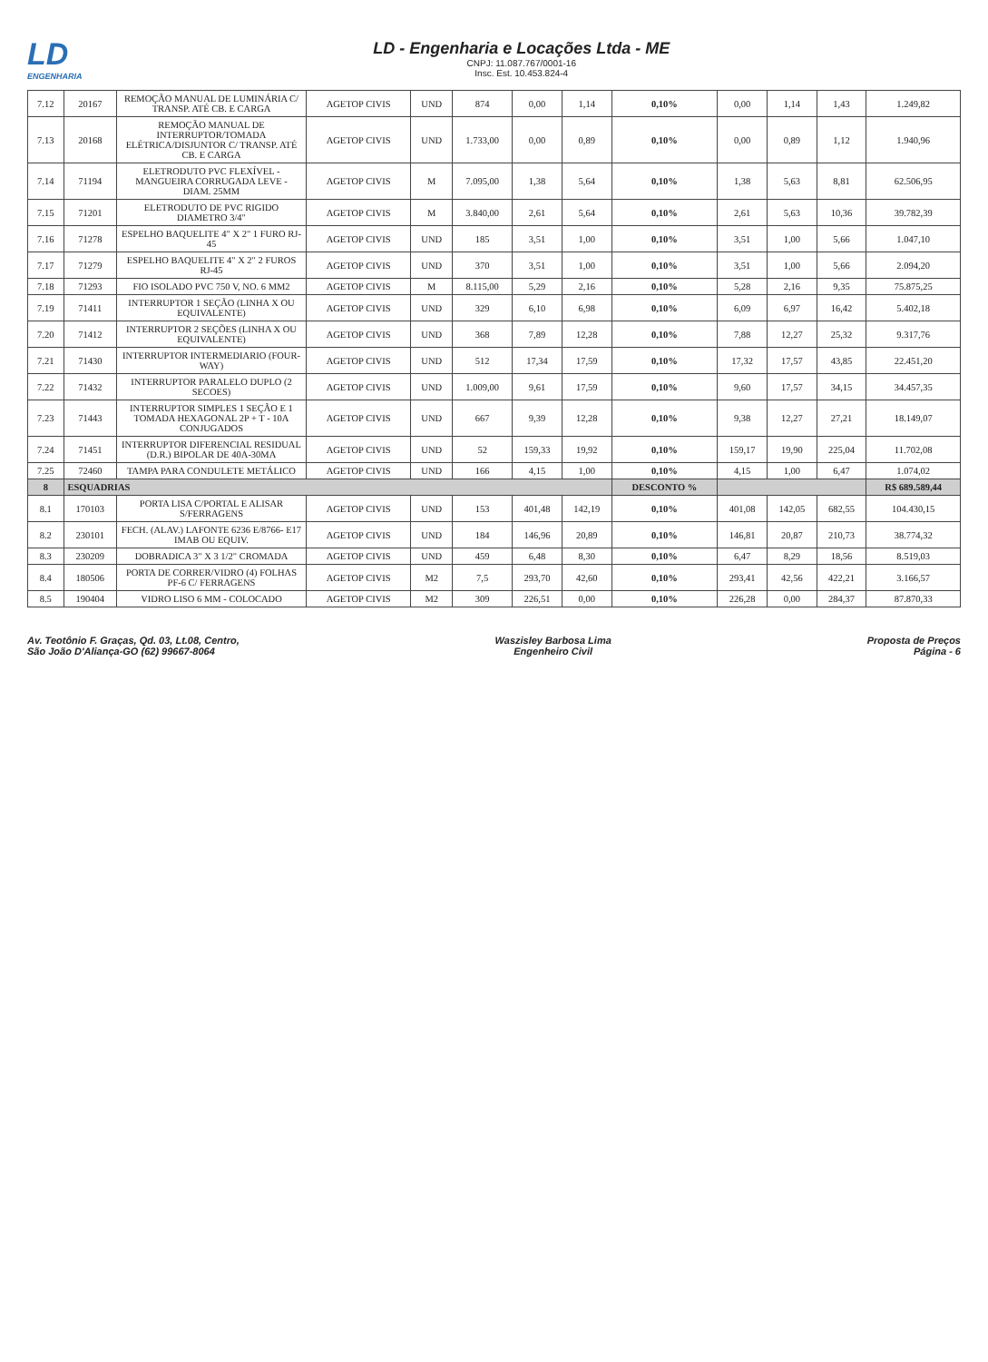LD
ENGENHARIA
LD - Engenharia e Locações Ltda - ME
CNPJ: 11.087.767/0001-16
Insc. Est. 10.453.824-4
| 7.12 | 20167 | REMOÇÃO MANUAL DE LUMINÁRIA C/ TRANSP. ATÉ CB. E CARGA | AGETOP CIVIS | UND | 874 | 0,00 | 1,14 | 0,10% | 0,00 | 1,14 | 1,43 | 1.249,82 |
| 7.13 | 20168 | REMOÇÃO MANUAL DE INTERRUPTOR/TOMADA ELÉTRICA/DISJUNTOR C/ TRANSP. ATÉ CB. E CARGA | AGETOP CIVIS | UND | 1.733,00 | 0,00 | 0,89 | 0,10% | 0,00 | 0,89 | 1,12 | 1.940,96 |
| 7.14 | 71194 | ELETRODUTO PVC FLEXÍVEL - MANGUEIRA CORRUGADA LEVE - DIAM. 25MM | AGETOP CIVIS | M | 7.095,00 | 1,38 | 5,64 | 0,10% | 1,38 | 5,63 | 8,81 | 62.506,95 |
| 7.15 | 71201 | ELETRODUTO DE PVC RIGIDO DIAMETRO 3/4" | AGETOP CIVIS | M | 3.840,00 | 2,61 | 5,64 | 0,10% | 2,61 | 5,63 | 10,36 | 39.782,39 |
| 7.16 | 71278 | ESPELHO BAQUELITE 4" X 2" 1 FURO RJ-45 | AGETOP CIVIS | UND | 185 | 3,51 | 1,00 | 0,10% | 3,51 | 1,00 | 5,66 | 1.047,10 |
| 7.17 | 71279 | ESPELHO BAQUELITE 4" X 2" 2 FUROS RJ-45 | AGETOP CIVIS | UND | 370 | 3,51 | 1,00 | 0,10% | 3,51 | 1,00 | 5,66 | 2.094,20 |
| 7.18 | 71293 | FIO ISOLADO PVC 750 V, NO. 6 MM2 | AGETOP CIVIS | M | 8.115,00 | 5,29 | 2,16 | 0,10% | 5,28 | 2,16 | 9,35 | 75.875,25 |
| 7.19 | 71411 | INTERRUPTOR 1 SEÇÃO (LINHA X OU EQUIVALENTE) | AGETOP CIVIS | UND | 329 | 6,10 | 6,98 | 0,10% | 6,09 | 6,97 | 16,42 | 5.402,18 |
| 7.20 | 71412 | INTERRUPTOR 2 SEÇÕES (LINHA X OU EQUIVALENTE) | AGETOP CIVIS | UND | 368 | 7,89 | 12,28 | 0,10% | 7,88 | 12,27 | 25,32 | 9.317,76 |
| 7.21 | 71430 | INTERRUPTOR INTERMEDIARIO (FOUR-WAY) | AGETOP CIVIS | UND | 512 | 17,34 | 17,59 | 0,10% | 17,32 | 17,57 | 43,85 | 22.451,20 |
| 7.22 | 71432 | INTERRUPTOR PARALELO DUPLO (2 SECOES) | AGETOP CIVIS | UND | 1.009,00 | 9,61 | 17,59 | 0,10% | 9,60 | 17,57 | 34,15 | 34.457,35 |
| 7.23 | 71443 | INTERRUPTOR SIMPLES 1 SEÇÃO E 1 TOMADA HEXAGONAL 2P + T - 10A CONJUGADOS | AGETOP CIVIS | UND | 667 | 9,39 | 12,28 | 0,10% | 9,38 | 12,27 | 27,21 | 18.149,07 |
| 7.24 | 71451 | INTERRUPTOR DIFERENCIAL RESIDUAL (D.R.) BIPOLAR DE 40A-30MA | AGETOP CIVIS | UND | 52 | 159,33 | 19,92 | 0,10% | 159,17 | 19,90 | 225,04 | 11.702,08 |
| 7.25 | 72460 | TAMPA PARA CONDULETE METÁLICO | AGETOP CIVIS | UND | 166 | 4,15 | 1,00 | 0,10% | 4,15 | 1,00 | 6,47 | 1.074,02 |
| 8 | ESQUADRIAS | | | | | | | DESCONTO % | | | | R$ 689.589,44 |
| 8.1 | 170103 | PORTA LISA C/PORTAL E ALISAR S/FERRAGENS | AGETOP CIVIS | UND | 153 | 401,48 | 142,19 | 0,10% | 401,08 | 142,05 | 682,55 | 104.430,15 |
| 8.2 | 230101 | FECH. (ALAV.) LAFONTE 6236 E/8766- E17 IMAB OU EQUIV. | AGETOP CIVIS | UND | 184 | 146,96 | 20,89 | 0,10% | 146,81 | 20,87 | 210,73 | 38.774,32 |
| 8.3 | 230209 | DOBRADICA 3" X 3 1/2" CROMADA | AGETOP CIVIS | UND | 459 | 6,48 | 8,30 | 0,10% | 6,47 | 8,29 | 18,56 | 8.519,03 |
| 8.4 | 180506 | PORTA DE CORRER/VIDRO (4) FOLHAS PF-6 C/ FERRAGENS | AGETOP CIVIS | M2 | 7,5 | 293,70 | 42,60 | 0,10% | 293,41 | 42,56 | 422,21 | 3.166,57 |
| 8.5 | 190404 | VIDRO LISO 6 MM - COLOCADO | AGETOP CIVIS | M2 | 309 | 226,51 | 0,00 | 0,10% | 226,28 | 0,00 | 284,37 | 87.870,33 |
Av. Teotônio F. Graças, Qd. 03, Lt.08, Centro,
São João D'Aliança-GO (62) 99667-8064
Waszisley Barbosa Lima
Engenheiro Civil
Proposta de Preços
Página - 6